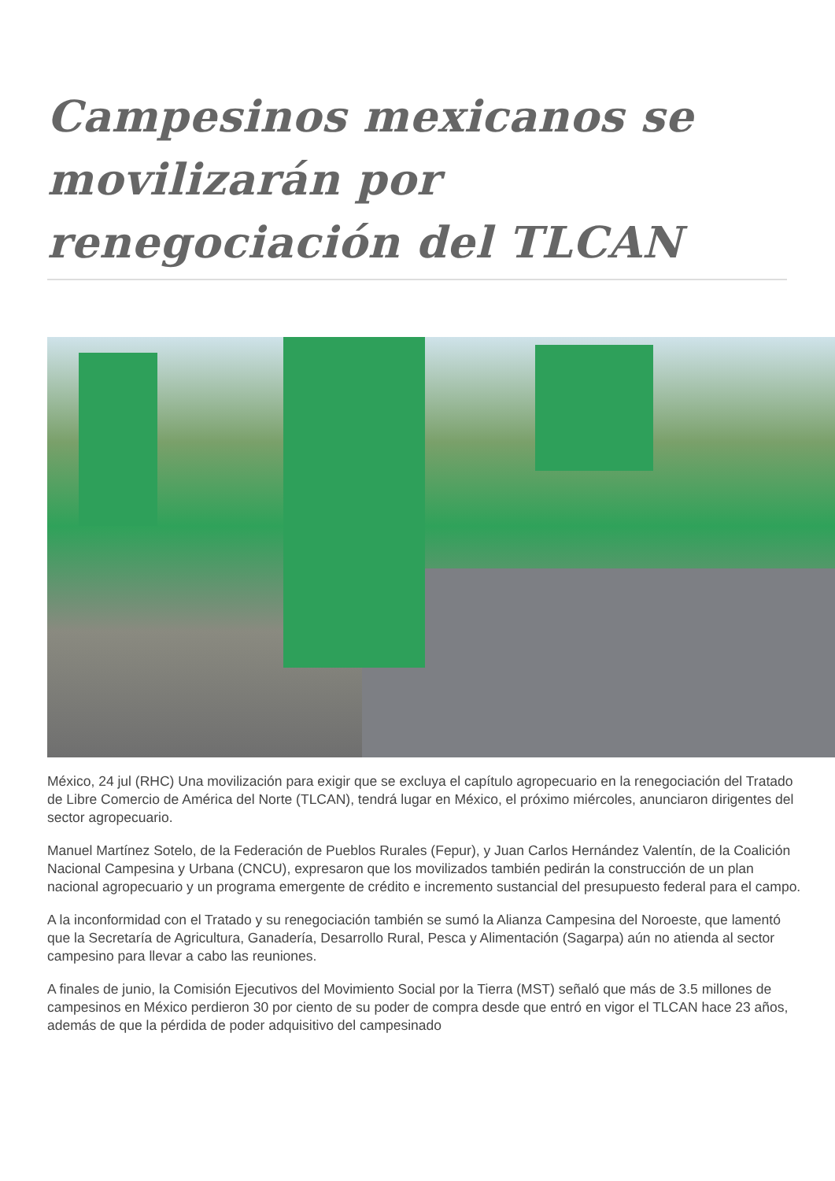Campesinos mexicanos se movilizarán por renegociación del TLCAN
México, 24 jul (RHC) Una movilización para exigir que se excluya el capítulo agropecuario en la renegociación del Tratado de Libre Comercio de América del Norte (TLCAN), tendrá lugar en México, el próximo miércoles, anunciaron dirigentes del sector agropecuario.
Manuel Martínez Sotelo, de la Federación de Pueblos Rurales (Fepur), y Juan Carlos Hernández Valentín, de la Coalición Nacional Campesina y Urbana (CNCU), expresaron que los movilizados también pedirán la construcción de un plan nacional agropecuario y un programa emergente de crédito e incremento sustancial del presupuesto federal para el campo.
A la inconformidad con el Tratado y su renegociación también se sumó la Alianza Campesina del Noroeste, que lamentó que la Secretaría de Agricultura, Ganadería, Desarrollo Rural, Pesca y Alimentación (Sagarpa) aún no atienda al sector campesino para llevar a cabo las reuniones.
A finales de junio, la Comisión Ejecutivos del Movimiento Social por la Tierra (MST) señaló que más de 3.5 millones de campesinos en México perdieron 30 por ciento de su poder de compra desde que entró en vigor el TLCAN hace 23 años, además de que la pérdida de poder adquisitivo del campesinado